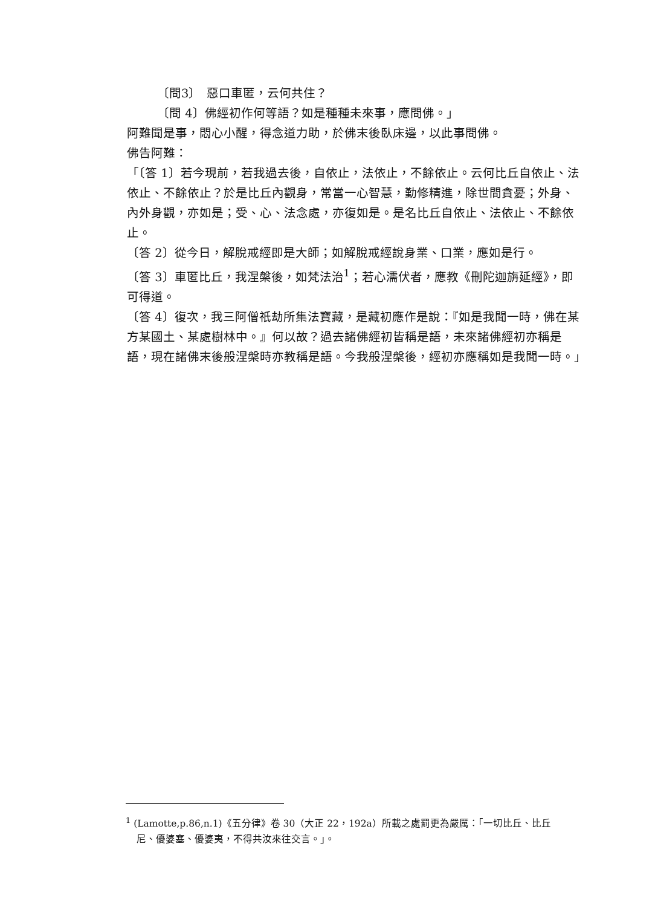〔問3〕　惡口車匿，云何共住？
〔問 4〕佛經初作何等語？如是種種未來事，應問佛。」
阿難聞是事，悶心小醒，得念道力助，於佛末後臥床邊，以此事問佛。
佛告阿難：
「〔答 1〕若今現前，若我過去後，自依止，法依止，不餘依止。云何比丘自依止、法依止、不餘依止？於是比丘內觀身，常當一心智慧，勤修精進，除世間貪憂；外身、內外身觀，亦如是；受、心、法念處，亦復如是。是名比丘自依止、法依止、不餘依止。
〔答 2〕從今日，解脫戒經即是大師；如解脫戒經說身業、口業，應如是行。
〔答 3〕車匿比丘，我涅槃後，如梵法治<sup>1</sup>；若心濡伏者，應教《刪陀迦旃延經》，即可得道。
〔答 4〕復次，我三阿僧祇劫所集法寶藏，是藏初應作是說：『如是我聞一時，佛在某方某國土、某處樹林中。』何以故？過去諸佛經初皆稱是語，未來諸佛經初亦稱是語，現在諸佛末後般涅槃時亦教稱是語。今我般涅槃後，經初亦應稱如是我聞一時。」
<sup>1</sup> (Lamotte,p.86,n.1)《五分律》卷 30（大正 22，192a）所載之處罰更為嚴厲：「一切比丘、比丘
尼、優婆塞、優婆夷，不得共汝來往交言。」。